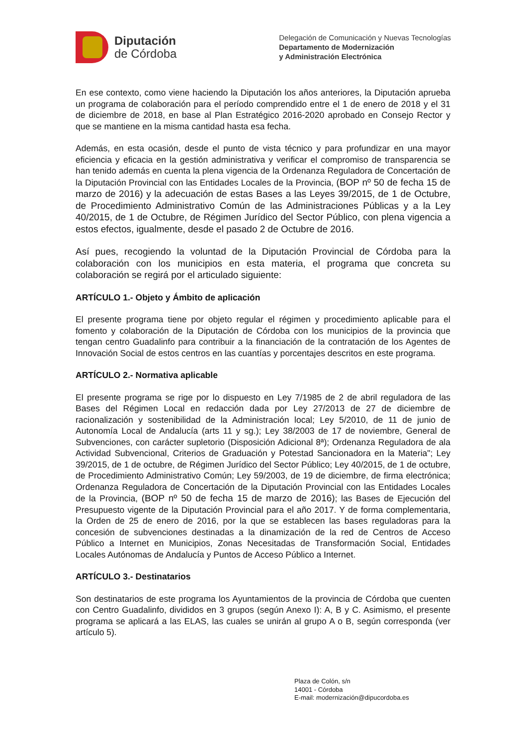Diputación
de Córdoba
Delegación de Comunicación y Nuevas Tecnologías
Departamento de Modernización
y Administración Electrónica
En ese contexto, como viene haciendo la Diputación los años anteriores, la Diputación aprueba un programa de colaboración para el período comprendido entre el 1 de enero de 2018 y el 31 de diciembre de 2018, en base al Plan Estratégico 2016-2020 aprobado en Consejo Rector y que se mantiene en la misma cantidad hasta esa fecha.
Además, en esta ocasión, desde el punto de vista técnico y para profundizar en una mayor eficiencia y eficacia en la gestión administrativa y verificar el compromiso de transparencia se han tenido además en cuenta la plena vigencia de la Ordenanza Reguladora de Concertación de la Diputación Provincial con las Entidades Locales de la Provincia, (BOP nº 50 de fecha 15 de marzo de 2016) y la adecuación de estas Bases a las Leyes 39/2015, de 1 de Octubre, de Procedimiento Administrativo Común de las Administraciones Públicas y a la Ley 40/2015, de 1 de Octubre, de Régimen Jurídico del Sector Público, con plena vigencia a estos efectos, igualmente, desde el pasado 2 de Octubre de 2016.
Así pues, recogiendo la voluntad de la Diputación Provincial de Córdoba para la colaboración con los municipios en esta materia, el programa que concreta su colaboración se regirá por el articulado siguiente:
ARTÍCULO 1.- Objeto y Ámbito de aplicación
El presente programa tiene por objeto regular el régimen y procedimiento aplicable para el fomento y colaboración de la Diputación de Córdoba con los municipios de la provincia que tengan centro Guadalinfo para contribuir a la financiación de la contratación de los Agentes de Innovación Social de estos centros en las cuantías y porcentajes descritos en este programa.
ARTÍCULO 2.- Normativa aplicable
El presente programa se rige por lo dispuesto en Ley 7/1985 de 2 de abril reguladora de las Bases del Régimen Local en redacción dada por Ley 27/2013 de 27 de diciembre de racionalización y sostenibilidad de la Administración local; Ley 5/2010, de 11 de junio de Autonomía Local de Andalucía (arts 11 y sg.); Ley 38/2003 de 17 de noviembre, General de Subvenciones, con carácter supletorio (Disposición Adicional 8ª); Ordenanza Reguladora de ala Actividad Subvencional, Criterios de Graduación y Potestad Sancionadora en la Materia"; Ley 39/2015, de 1 de octubre, de Régimen Jurídico del Sector Público; Ley 40/2015, de 1 de octubre, de Procedimiento Administrativo Común; Ley 59/2003, de 19 de diciembre, de firma electrónica; Ordenanza Reguladora de Concertación de la Diputación Provincial con las Entidades Locales de la Provincia, (BOP nº 50 de fecha 15 de marzo de 2016); las Bases de Ejecución del Presupuesto vigente de la Diputación Provincial para el año 2017. Y de forma complementaria, la Orden de 25 de enero de 2016, por la que se establecen las bases reguladoras para la concesión de subvenciones destinadas a la dinamización de la red de Centros de Acceso Público a Internet en Municipios, Zonas Necesitadas de Transformación Social, Entidades Locales Autónomas de Andalucía y Puntos de Acceso Público a Internet.
ARTÍCULO 3.- Destinatarios
Son destinatarios de este programa los Ayuntamientos de la provincia de Córdoba que cuenten con Centro Guadalinfo, divididos en 3 grupos (según Anexo I): A, B y C. Asimismo, el presente programa se aplicará a las ELAS, las cuales se unirán al grupo A o B, según corresponda (ver artículo 5).
Plaza de Colón, s/n
14001 - Córdoba
E-mail: modernización@dipucordoba.es